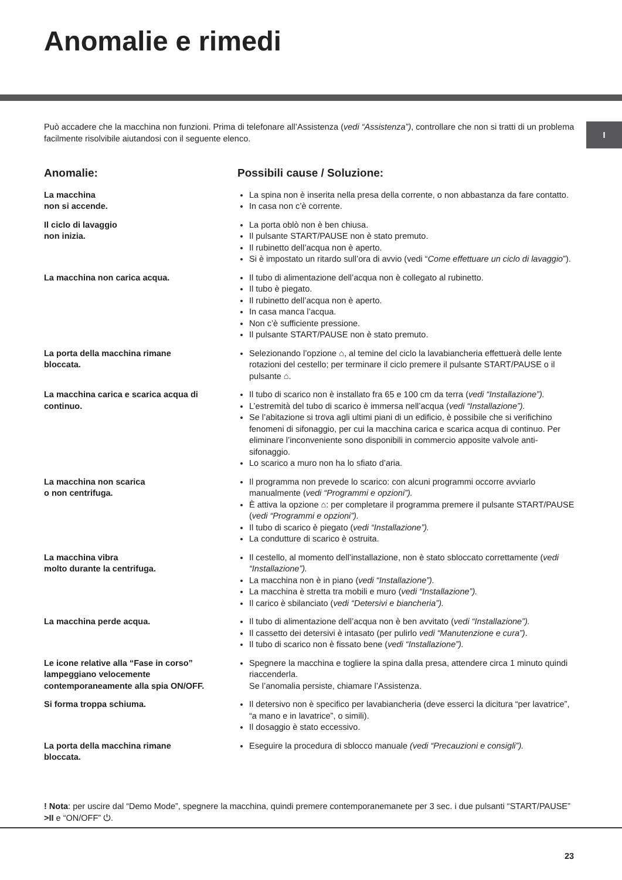Anomalie e rimedi
Può accadere che la macchina non funzioni. Prima di telefonare all’Assistenza (vedi “Assistenza”), controllare che non si tratti di un problema facilmente risolvibile aiutandosi con il seguente elenco.
I
Anomalie: Possibili cause / Soluzione:
La macchina
non si accende.
La spina non è inserita nella presa della corrente, o non abbastanza da fare contatto.
In casa non c’è corrente.
Il ciclo di lavaggio
non inizia.
La porta oblò non è ben chiusa.
Il pulsante START/PAUSE non è stato premuto.
Il rubinetto dell’acqua non è aperto.
Si è impostato un ritardo sull’ora di avvio (vedi “Come effettuare un ciclo di lavaggio”).
La macchina non carica acqua. Il tubo di alimentazione dell’acqua non è collegato al rubinetto.
Il tubo è piegato.
Il rubinetto dell’acqua non è aperto.
In casa manca l’acqua.
Non c’è sufficiente pressione.
Il pulsante START/PAUSE non è stato premuto.
La porta della macchina rimane
bloccata.
Selezionando l’opzione ⌂, al temine del ciclo la lavabiancheria effettuerà delle lente rotazioni del cestello; per terminare il ciclo premere il pulsante START/PAUSE o il pulsante ⌂.
La macchina carica e scarica acqua di continuo.
Il tubo di scarico non è installato fra 65 e 100 cm da terra (vedi “Installazione”).
L’estremità del tubo di scarico è immersa nell’acqua (vedi “Installazione”).
Se l’abitazione si trova agli ultimi piani di un edificio, è possibile che si verifichino fenomeni di sifonaggio, per cui la macchina carica e scarica acqua di continuo. Per eliminare l’inconveniente sono disponibili in commercio apposite valvole anti-sifonaggio.
Lo scarico a muro non ha lo sfiato d’aria.
La macchina non scarica
o non centrifuga.
Il programma non prevede lo scarico: con alcuni programmi occorre avviarlo manualmente (vedi “Programmi e opzioni”).
È attiva la opzione ⌂: per completare il programma premere il pulsante START/PAUSE (vedi “Programmi e opzioni”).
Il tubo di scarico è piegato (vedi “Installazione”).
La condutture di scarico è ostruita.
La macchina vibra
molto durante la centrifuga.
Il cestello, al momento dell’installazione, non è stato sbloccato correttamente (vedi “Installazione”).
La macchina non è in piano (vedi “Installazione”).
La macchina è stretta tra mobili e muro (vedi “Installazione”).
Il carico è sbilanciato (vedi “Detersivi e biancheria”).
La macchina perde acqua. Il tubo di alimentazione dell’acqua non è ben avvitato (vedi “Installazione”).
Il cassetto dei detersivi è intasato (per pulirlo vedi “Manutenzione e cura”).
Il tubo di scarico non è fissato bene (vedi “Installazione”).
Le icone relative alla “Fase in corso” lampeggiano velocemente contemporaneamente alla spia ON/OFF.
Spegnere la macchina e togliere la spina dalla presa, attendere circa 1 minuto quindi riaccenderla.
Se l’anomalia persiste, chiamare l’Assistenza.
Si forma troppa schiuma. Il detersivo non è specifico per lavabiancheria (deve esserci la dicitura “per lavatrice”, “a mano e in lavatrice”, o simili).
Il dosaggio è stato eccessivo.
La porta della macchina rimane
bloccata.
Eseguire la procedura di sblocco manuale (vedi “Precauzioni e consigli”).
! Nota: per uscire dal “Demo Mode”, spegnere la macchina, quindi premere contemporanemanete per 3 sec. i due pulsanti “START/PAUSE” >II e “ON/OFF” ⏻.
23